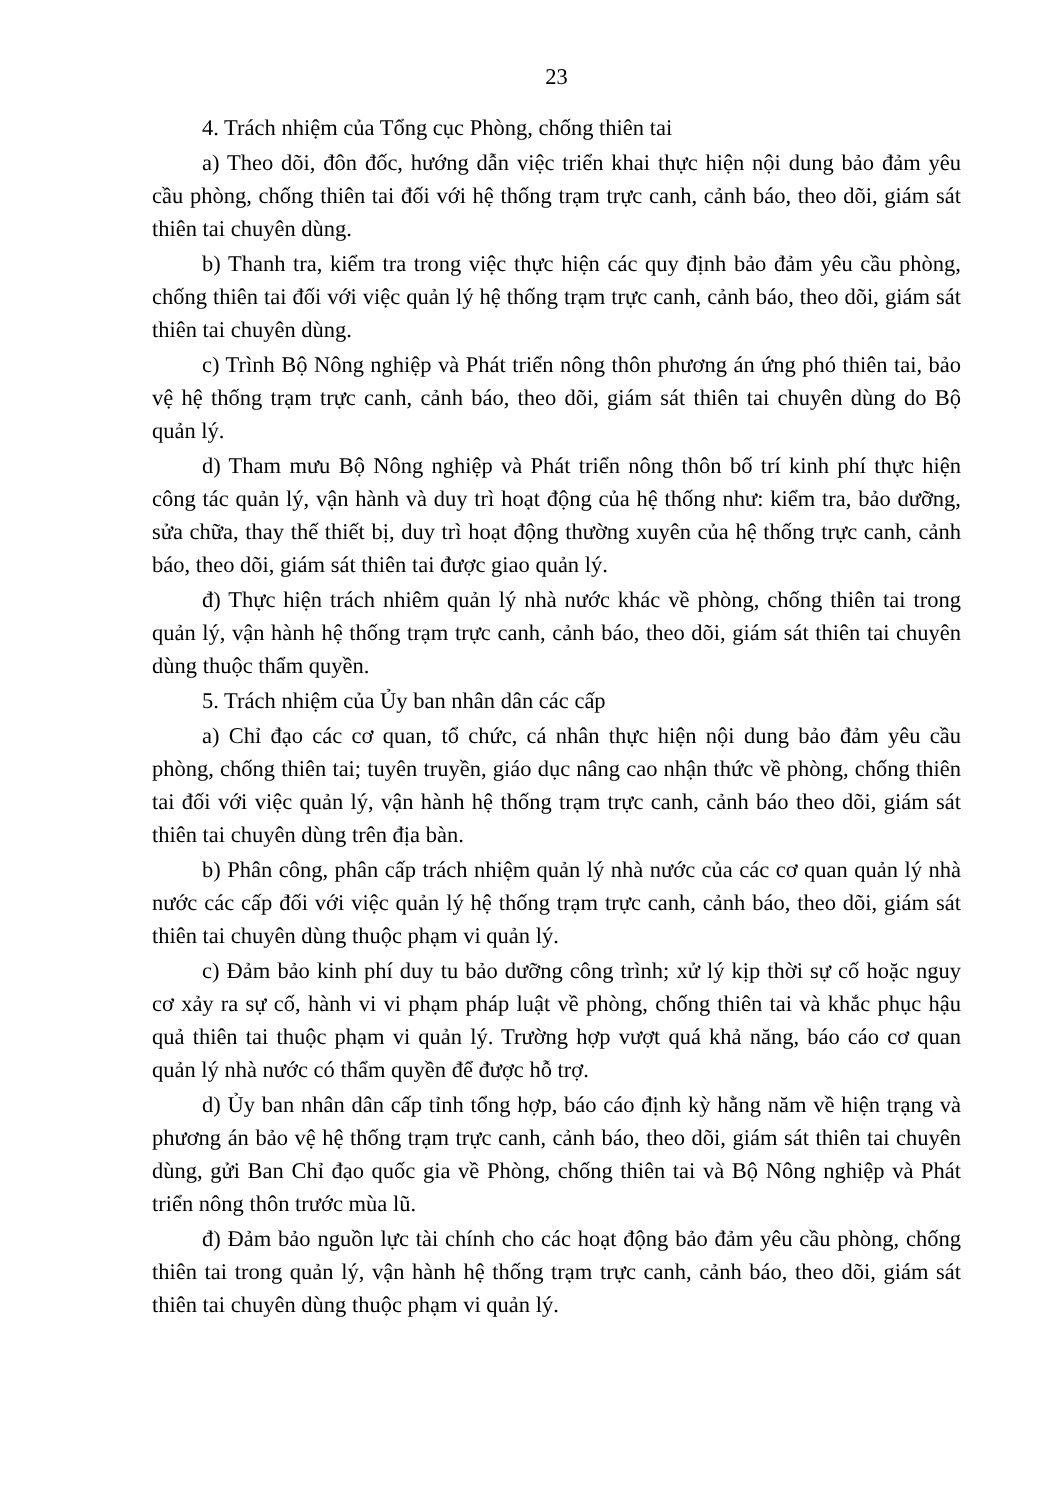23
4. Trách nhiệm của Tổng cục Phòng, chống thiên tai
a) Theo dõi, đôn đốc, hướng dẫn việc triển khai thực hiện nội dung bảo đảm yêu cầu phòng, chống thiên tai đối với hệ thống trạm trực canh, cảnh báo, theo dõi, giám sát thiên tai chuyên dùng.
b) Thanh tra, kiểm tra trong việc thực hiện các quy định bảo đảm yêu cầu phòng, chống thiên tai đối với việc quản lý hệ thống trạm trực canh, cảnh báo, theo dõi, giám sát thiên tai chuyên dùng.
c) Trình Bộ Nông nghiệp và Phát triển nông thôn phương án ứng phó thiên tai, bảo vệ hệ thống trạm trực canh, cảnh báo, theo dõi, giám sát thiên tai chuyên dùng do Bộ quản lý.
d) Tham mưu Bộ Nông nghiệp và Phát triển nông thôn bố trí kinh phí thực hiện công tác quản lý, vận hành và duy trì hoạt động của hệ thống như: kiểm tra, bảo dưỡng, sửa chữa, thay thế thiết bị, duy trì hoạt động thường xuyên của hệ thống trực canh, cảnh báo, theo dõi, giám sát thiên tai được giao quản lý.
đ) Thực hiện trách nhiêm quản lý nhà nước khác về phòng, chống thiên tai trong quản lý, vận hành hệ thống trạm trực canh, cảnh báo, theo dõi, giám sát thiên tai chuyên dùng thuộc thẩm quyền.
5. Trách nhiệm của Ủy ban nhân dân các cấp
a) Chỉ đạo các cơ quan, tổ chức, cá nhân thực hiện nội dung bảo đảm yêu cầu phòng, chống thiên tai; tuyên truyền, giáo dục nâng cao nhận thức về phòng, chống thiên tai đối với việc quản lý, vận hành hệ thống trạm trực canh, cảnh báo theo dõi, giám sát thiên tai chuyên dùng trên địa bàn.
b) Phân công, phân cấp trách nhiệm quản lý nhà nước của các cơ quan quản lý nhà nước các cấp đối với việc quản lý hệ thống trạm trực canh, cảnh báo, theo dõi, giám sát thiên tai chuyên dùng thuộc phạm vi quản lý.
c) Đảm bảo kinh phí duy tu bảo dưỡng công trình; xử lý kịp thời sự cố hoặc nguy cơ xảy ra sự cố, hành vi vi phạm pháp luật về phòng, chống thiên tai và khắc phục hậu quả thiên tai thuộc phạm vi quản lý. Trường hợp vượt quá khả năng, báo cáo cơ quan quản lý nhà nước có thẩm quyền để được hỗ trợ.
d) Ủy ban nhân dân cấp tỉnh tổng hợp, báo cáo định kỳ hằng năm về hiện trạng và phương án bảo vệ hệ thống trạm trực canh, cảnh báo, theo dõi, giám sát thiên tai chuyên dùng, gửi Ban Chỉ đạo quốc gia về Phòng, chống thiên tai và Bộ Nông nghiệp và Phát triển nông thôn trước mùa lũ.
đ) Đảm bảo nguồn lực tài chính cho các hoạt động bảo đảm yêu cầu phòng, chống thiên tai trong quản lý, vận hành hệ thống trạm trực canh, cảnh báo, theo dõi, giám sát thiên tai chuyên dùng thuộc phạm vi quản lý.